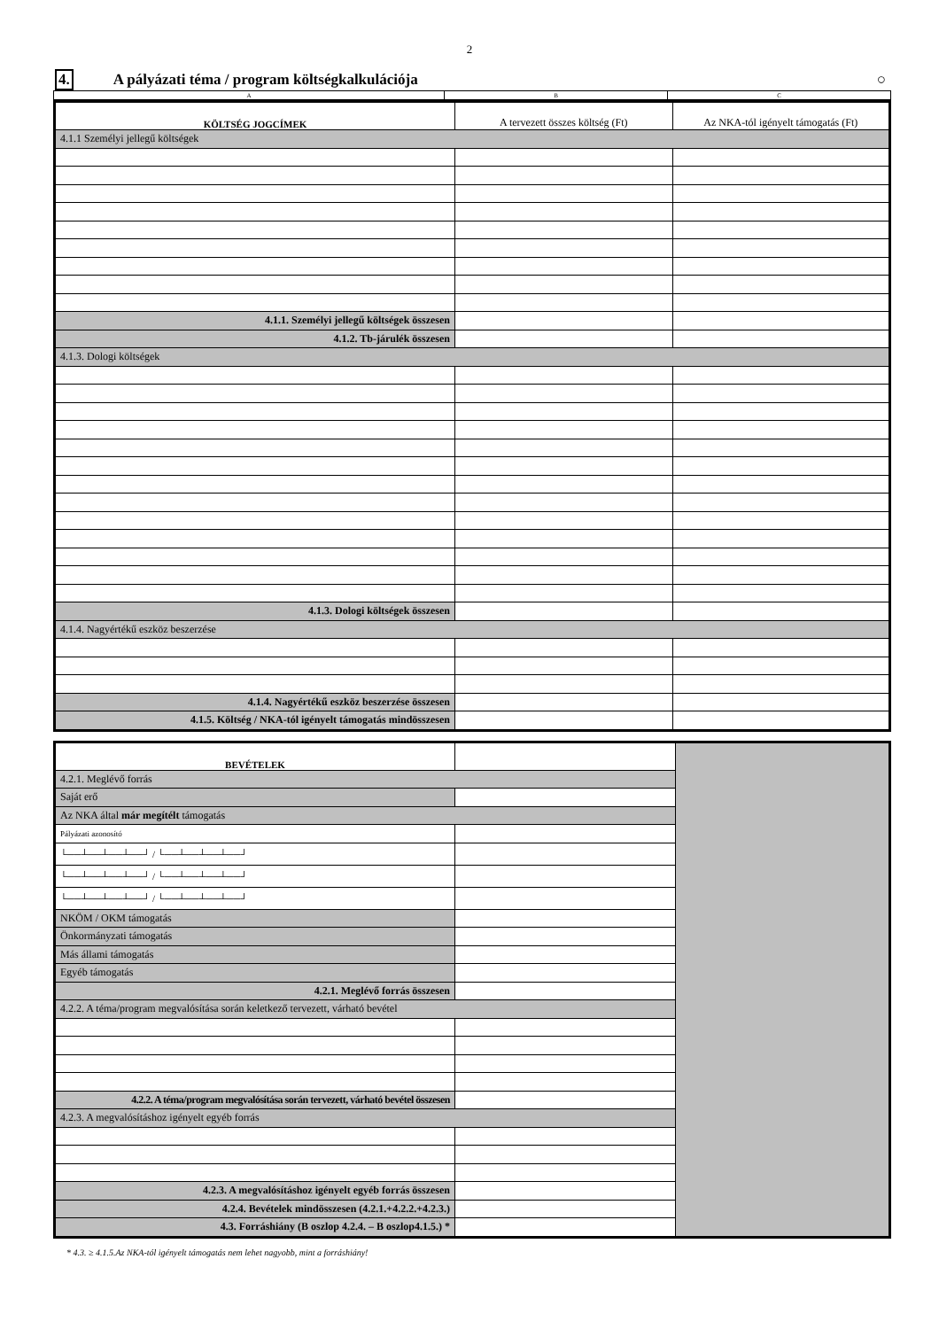2
4. A pályázati téma / program költségkalkulációja ○
| A | B | C |
| KÖLTSÉG JOGCÍMEK | A tervezett összes költség (Ft) | Az NKA-tól igényelt támogatás (Ft) |
| --- | --- | --- |
| 4.1.1 Személyi jellegű költségek | | |
| 4.1.1. Személyi jellegű költségek összesen | | |
| 4.1.2. Tb-járulék összesen | | |
| 4.1.3. Dologi költségek | | |
| 4.1.3. Dologi költségek összesen | | |
| 4.1.4. Nagyértékű eszköz beszerzése | | |
| 4.1.4. Nagyértékű eszköz beszerzése összesen | | |
| 4.1.5. Költség / NKA-tól igényelt támogatás mindösszesen | | |
| BEVÉTELEK | | |
| 4.2.1. Meglévő forrás | | |
| Saját erő | | |
| Az NKA által már megítélt támogatás | | |
| Pályázati azonosító | | |
| └──┴──┴──┴──┘ / └──┴──┴──┴──┘ | | |
| └──┴──┴──┴──┘ / └──┴──┴──┴──┘ | | |
| └──┴──┴──┴──┘ / └──┴──┴──┴──┘ | | |
| NKÖM / OKM támogatás | | |
| Önkormányzati támogatás | | |
| Más állami támogatás | | |
| Egyéb támogatás | | |
| 4.2.1. Meglévő forrás összesen | | |
| 4.2.2. A téma/program megvalósítása során keletkező tervezett, várható bevétel | | |
| 4.2.2. A téma/program megvalósítása során tervezett, várható bevétel összesen | | |
| 4.2.3. A megvalósításhoz igényelt egyéb forrás | | |
| 4.2.3. A megvalósításhoz igényelt egyéb forrás összesen | | |
| 4.2.4. Bevételek mindösszesen (4.2.1.+4.2.2.+4.2.3.) | | |
| 4.3. Forráshiány (B oszlop 4.2.4. – B oszlop4.1.5.) * | | |
* 4.3. ≥ 4.1.5.Az NKA-tól igényelt támogatás nem lehet nagyobb, mint a forráshiány!